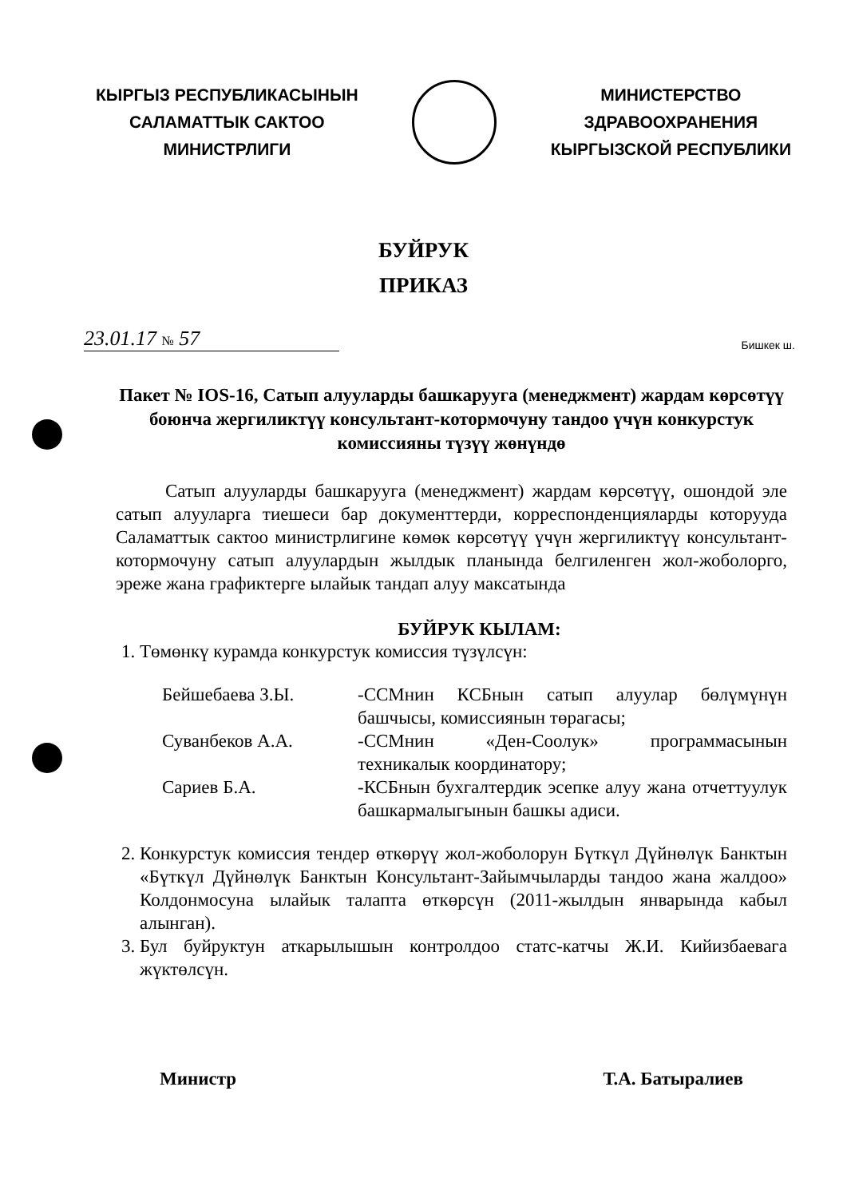КЫРГЫЗ РЕСПУБЛИКАСЫНЫН
САЛАМАТТЫК САКТОО
МИНИСТРЛИГИ
МИНИСТЕРСТВО
ЗДРАВООХРАНЕНИЯ
КЫРГЫЗСКОЙ РЕСПУБЛИКИ
БУЙРУК
ПРИКАЗ
23.01.17 № 57
Бишкек ш.
Пакет № IOS-16, Сатып алууларды башкарууга (менеджмент) жардам көрсөтүү боюнча жергиликтүү консультант-котормочуну тандоо үчүн конкурстук комиссияны түзүү жөнүндө
Сатып алууларды башкарууга (менеджмент) жардам көрсөтүү, ошондой эле сатып алууларга тиешеси бар документтерди, корреспонденцияларды которууда Саламаттык сактоо министрлигине көмөк көрсөтүү үчүн жергиликтүү консультант-котормочуну сатып алуулардын жылдык планында белгиленген жол-жоболорго, эреже жана графиктерге ылайык тандап алуу максатында
БУЙРУК КЫЛАМ:
1. Төмөнкү курамда конкурстук комиссия түзүлсүн:
| Бейшебаева З.Ы. | -ССМнин КСБнын сатып алуулар бөлүмүнүн башчысы, комиссиянын төрагасы; |
| Суванбеков А.А. | -ССМнин «Ден-Соолук» программасынын техникалык координатору; |
| Сариев Б.А. | -КСБнын бухгалтердик эсепке алуу жана отчеттуулук башкармалыгынын башкы адиси. |
2. Конкурстук комиссия тендер өткөрүү жол-жоболорун Бүткүл Дүйнөлүк Банктын «Бүткүл Дүйнөлүк Банктын Консультант-Зайымчыларды тандоо жана жалдоо» Колдонмосуна ылайык талапта өткөрсүн (2011-жылдын январында кабыл алынган).
3. Бул буйруктун аткарылышын контролдоо статс-катчы Ж.И. Кийизбаевага жүктөлсүн.
Министр Т.А. Батыралиев